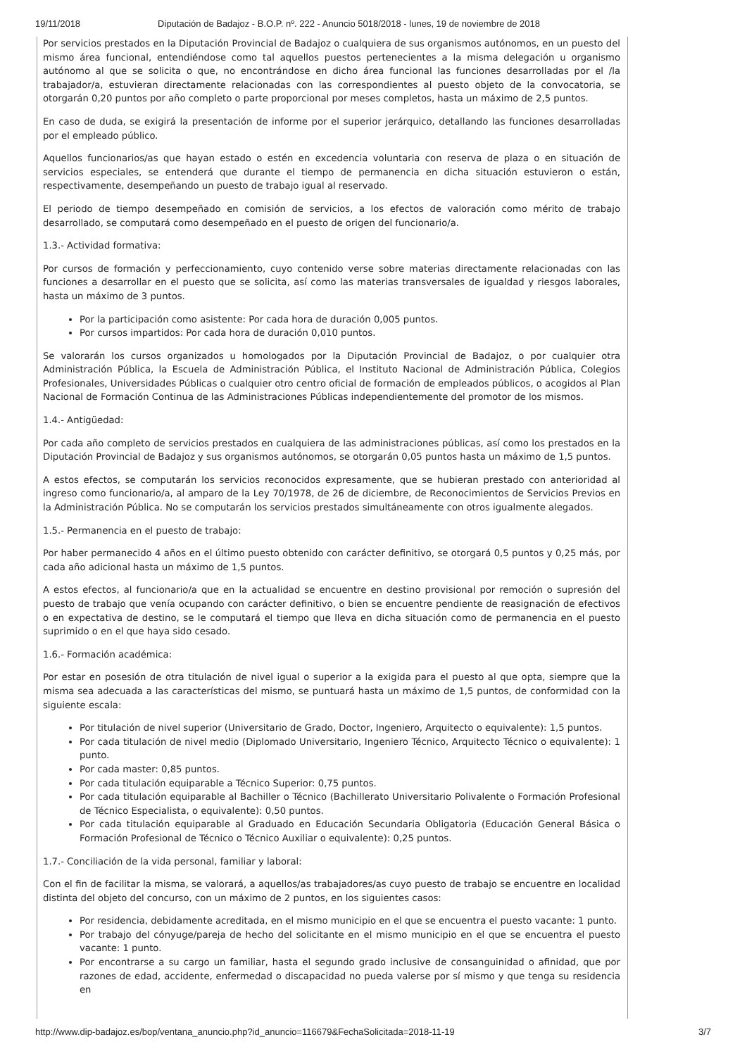19/11/2018 Diputación de Badajoz - B.O.P. nº. 222 - Anuncio 5018/2018 - lunes, 19 de noviembre de 2018
Por servicios prestados en la Diputación Provincial de Badajoz o cualquiera de sus organismos autónomos, en un puesto del mismo área funcional, entendiéndose como tal aquellos puestos pertenecientes a la misma delegación u organismo autónomo al que se solicita o que, no encontrándose en dicho área funcional las funciones desarrolladas por el /la trabajador/a, estuvieran directamente relacionadas con las correspondientes al puesto objeto de la convocatoria, se otorgarán 0,20 puntos por año completo o parte proporcional por meses completos, hasta un máximo de 2,5 puntos.
En caso de duda, se exigirá la presentación de informe por el superior jerárquico, detallando las funciones desarrolladas por el empleado público.
Aquellos funcionarios/as que hayan estado o estén en excedencia voluntaria con reserva de plaza o en situación de servicios especiales, se entenderá que durante el tiempo de permanencia en dicha situación estuvieron o están, respectivamente, desempeñando un puesto de trabajo igual al reservado.
El periodo de tiempo desempeñado en comisión de servicios, a los efectos de valoración como mérito de trabajo desarrollado, se computará como desempeñado en el puesto de origen del funcionario/a.
1.3.- Actividad formativa:
Por cursos de formación y perfeccionamiento, cuyo contenido verse sobre materias directamente relacionadas con las funciones a desarrollar en el puesto que se solicita, así como las materias transversales de igualdad y riesgos laborales, hasta un máximo de 3 puntos.
Por la participación como asistente: Por cada hora de duración 0,005 puntos.
Por cursos impartidos: Por cada hora de duración 0,010 puntos.
Se valorarán los cursos organizados u homologados por la Diputación Provincial de Badajoz, o por cualquier otra Administración Pública, la Escuela de Administración Pública, el Instituto Nacional de Administración Pública, Colegios Profesionales, Universidades Públicas o cualquier otro centro oficial de formación de empleados públicos, o acogidos al Plan Nacional de Formación Continua de las Administraciones Públicas independientemente del promotor de los mismos.
1.4.- Antigüedad:
Por cada año completo de servicios prestados en cualquiera de las administraciones públicas, así como los prestados en la Diputación Provincial de Badajoz y sus organismos autónomos, se otorgarán 0,05 puntos hasta un máximo de 1,5 puntos.
A estos efectos, se computarán los servicios reconocidos expresamente, que se hubieran prestado con anterioridad al ingreso como funcionario/a, al amparo de la Ley 70/1978, de 26 de diciembre, de Reconocimientos de Servicios Previos en la Administración Pública. No se computarán los servicios prestados simultáneamente con otros igualmente alegados.
1.5.- Permanencia en el puesto de trabajo:
Por haber permanecido 4 años en el último puesto obtenido con carácter definitivo, se otorgará 0,5 puntos y 0,25 más, por cada año adicional hasta un máximo de 1,5 puntos.
A estos efectos, al funcionario/a que en la actualidad se encuentre en destino provisional por remoción o supresión del puesto de trabajo que venía ocupando con carácter definitivo, o bien se encuentre pendiente de reasignación de efectivos o en expectativa de destino, se le computará el tiempo que lleva en dicha situación como de permanencia en el puesto suprimido o en el que haya sido cesado.
1.6.- Formación académica:
Por estar en posesión de otra titulación de nivel igual o superior a la exigida para el puesto al que opta, siempre que la misma sea adecuada a las características del mismo, se puntuará hasta un máximo de 1,5 puntos, de conformidad con la siguiente escala:
Por titulación de nivel superior (Universitario de Grado, Doctor, Ingeniero, Arquitecto o equivalente): 1,5 puntos.
Por cada titulación de nivel medio (Diplomado Universitario, Ingeniero Técnico, Arquitecto Técnico o equivalente): 1 punto.
Por cada master: 0,85 puntos.
Por cada titulación equiparable a Técnico Superior: 0,75 puntos.
Por cada titulación equiparable al Bachiller o Técnico (Bachillerato Universitario Polivalente o Formación Profesional de Técnico Especialista, o equivalente): 0,50 puntos.
Por cada titulación equiparable al Graduado en Educación Secundaria Obligatoria (Educación General Básica o Formación Profesional de Técnico o Técnico Auxiliar o equivalente): 0,25 puntos.
1.7.- Conciliación de la vida personal, familiar y laboral:
Con el fin de facilitar la misma, se valorará, a aquellos/as trabajadores/as cuyo puesto de trabajo se encuentre en localidad distinta del objeto del concurso, con un máximo de 2 puntos, en los siguientes casos:
Por residencia, debidamente acreditada, en el mismo municipio en el que se encuentra el puesto vacante: 1 punto.
Por trabajo del cónyuge/pareja de hecho del solicitante en el mismo municipio en el que se encuentra el puesto vacante: 1 punto.
Por encontrarse a su cargo un familiar, hasta el segundo grado inclusive de consanguinidad o afinidad, que por razones de edad, accidente, enfermedad o discapacidad no pueda valerse por sí mismo y que tenga su residencia en
http://www.dip-badajoz.es/bop/ventana_anuncio.php?id_anuncio=116679&FechaSolicitada=2018-11-19 3/7